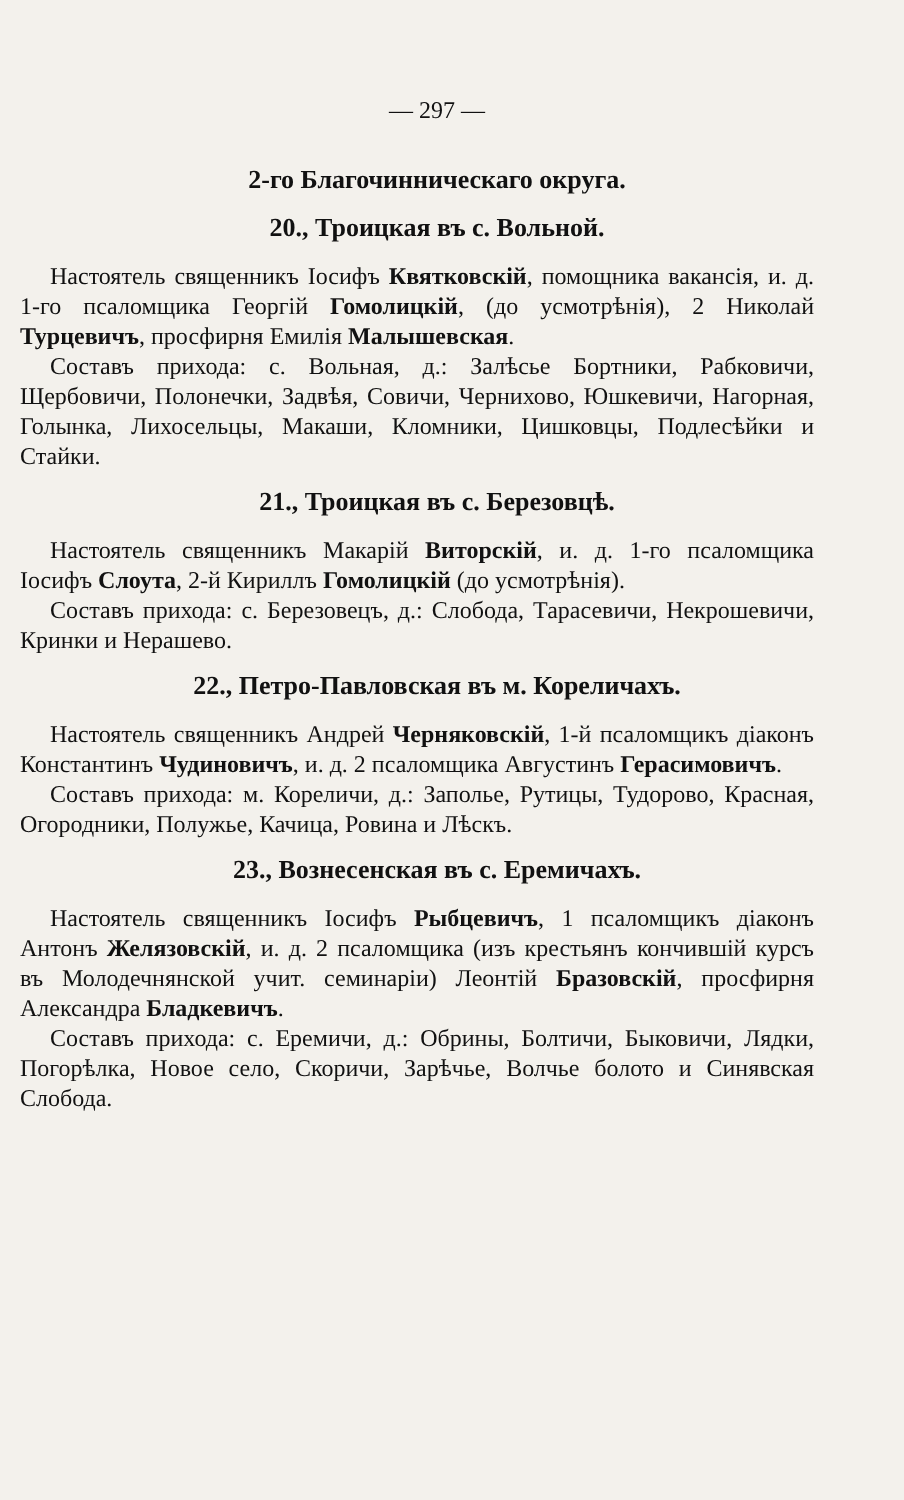— 297 —
2-го Благочинническаго округа.
20., Троицкая въ с. Вольной.
Настоятель священникъ Іосифъ Квятковскій, помощника вакансія, и. д. 1-го псаломщика Георгій Гомолицкій, (до усмотрѣнія), 2 Николай Турцевичъ, просфирня Емилія Малышевская.
Составъ прихода: с. Вольная, д.: Залѣсье Бортники, Рабковичи, Щербовичи, Полонечки, Задвѣя, Совичи, Чернихово, Юшкевичи, Нагорная, Голынка, Лихосельцы, Макаши, Кломники, Цишковцы, Подлесѣйки и Стайки.
21., Троицкая въ с. Березовцѣ.
Настоятель священникъ Макарій Виторскій, и. д. 1-го псаломщика Іосифъ Слоута, 2-й Кириллъ Гомолицкій (до усмотрѣнія).
Составъ прихода: с. Березовецъ, д.: Слобода, Тарасевичи, Некрошевичи, Кринки и Нерашево.
22., Петро-Павловская въ м. Кореличахъ.
Настоятель священникъ Андрей Черняковскій, 1-й псаломщикъ діаконъ Константинъ Чудиновичъ, и. д. 2 псаломщика Августинъ Герасимовичъ.
Составъ прихода: м. Кореличи, д.: Заполье, Рутицы, Тудорово, Красная, Огородники, Полужье, Качица, Ровина и Лѣскъ.
23., Вознесенская въ с. Еремичахъ.
Настоятель священникъ Іосифъ Рыбцевичъ, 1 псаломщикъ діаконъ Антонъ Желязовскій, и. д. 2 псаломщика (изъ крестьянъ кончившій курсъ въ Молодечнянской учит. семинаріи) Леонтій Бразовскій, просфирня Александра Бладкевичъ.
Составъ прихода: с. Еремичи, д.: Обрины, Болтичи, Быковичи, Лядки, Погорѣлка, Новое село, Скоричи, Зарѣчье, Волчье болото и Синявская Слобода.